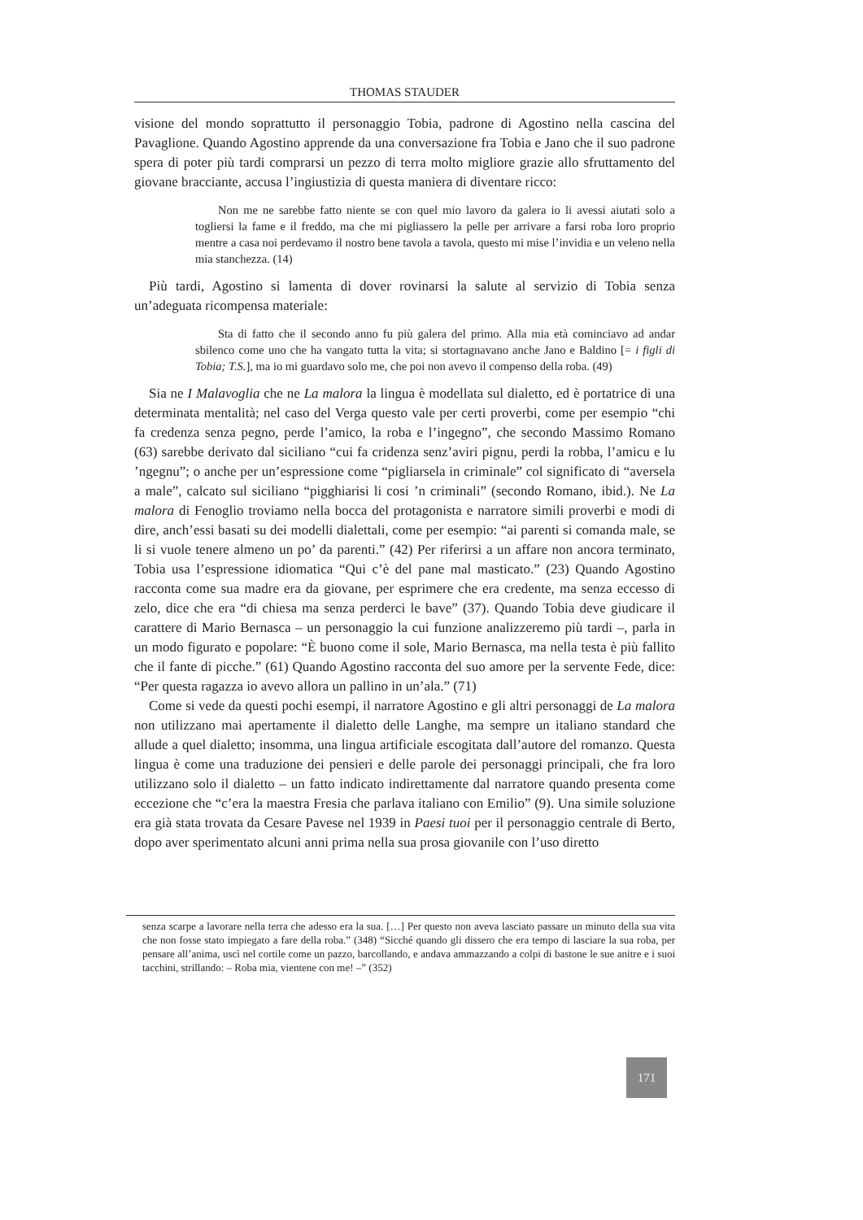THOMAS STAUDER
visione del mondo soprattutto il personaggio Tobia, padrone di Agostino nella cascina del Pavaglione. Quando Agostino apprende da una conversazione fra Tobia e Jano che il suo padrone spera di poter più tardi comprarsi un pezzo di terra molto migliore grazie allo sfruttamento del giovane bracciante, accusa l’ingiustizia di questa maniera di diventare ricco:
Non me ne sarebbe fatto niente se con quel mio lavoro da galera io li avessi aiutati solo a togliersi la fame e il freddo, ma che mi pigliassero la pelle per arrivare a farsi roba loro proprio mentre a casa noi perdevamo il nostro bene tavola a tavola, questo mi mise l’invidia e un veleno nella mia stanchezza. (14)
Più tardi, Agostino si lamenta di dover rovinarsi la salute al servizio di Tobia senza un’adeguata ricompensa materiale:
Sta di fatto che il secondo anno fu più galera del primo. Alla mia età cominciavo ad andar sbilenco come uno che ha vangato tutta la vita; si stortagnavano anche Jano e Baldino [= i figli di Tobia; T.S.], ma io mi guardavo solo me, che poi non avevo il compenso della roba. (49)
Sia ne I Malavoglia che ne La malora la lingua è modellata sul dialetto, ed è portatrice di una determinata mentalità; nel caso del Verga questo vale per certi proverbi, come per esempio “chi fa credenza senza pegno, perde l’amico, la roba e l’ingegno”, che secondo Massimo Romano (63) sarebbe derivato dal siciliano “cui fa cridenza senz’aviri pignu, perdi la robba, l’amicu e lu ’ngegnu”; o anche per un’espressione come “pigliarsela in criminale” col significato di “aversela a male”, calcato sul siciliano “pigghiarisi li cosi ’n criminali” (secondo Romano, ibid.). Ne La malora di Fenoglio troviamo nella bocca del protagonista e narratore simili proverbi e modi di dire, anch’essi basati su dei modelli dialettali, come per esempio: “ai parenti si comanda male, se li si vuole tenere almeno un po’ da parenti.” (42) Per riferirsi a un affare non ancora terminato, Tobia usa l’espressione idiomatica “Qui c’è del pane mal masticato.” (23) Quando Agostino racconta come sua madre era da giovane, per esprimere che era credente, ma senza eccesso di zelo, dice che era “di chiesa ma senza perderci le bave” (37). Quando Tobia deve giudicare il carattere di Mario Bernasca – un personaggio la cui funzione analizzeremo più tardi –, parla in un modo figurato e popolare: “È buono come il sole, Mario Bernasca, ma nella testa è più fallito che il fante di picche.” (61) Quando Agostino racconta del suo amore per la servente Fede, dice: “Per questa ragazza io avevo allora un pallino in un’ala.” (71)
Come si vede da questi pochi esempi, il narratore Agostino e gli altri personaggi de La malora non utilizzano mai apertamente il dialetto delle Langhe, ma sempre un italiano standard che allude a quel dialetto; insomma, una lingua artificiale escogitata dall’autore del romanzo. Questa lingua è come una traduzione dei pensieri e delle parole dei personaggi principali, che fra loro utilizzano solo il dialetto – un fatto indicato indirettamente dal narratore quando presenta come eccezione che “c’era la maestra Fresia che parlava italiano con Emilio” (9). Una simile soluzione era già stata trovata da Cesare Pavese nel 1939 in Paesi tuoi per il personaggio centrale di Berto, dopo aver sperimentato alcuni anni prima nella sua prosa giovanile con l’uso diretto
senza scarpe a lavorare nella terra che adesso era la sua. […] Per questo non aveva lasciato passare un minuto della sua vita che non fosse stato impiegato a fare della roba.” (348) “Sicché quando gli dissero che era tempo di lasciare la sua roba, per pensare all’anima, uscì nel cortile come un pazzo, barcollando, e andava ammazzando a colpi di bastone le sue anitre e i suoi tacchini, strillando: – Roba mia, vientene con me! –” (352)
171